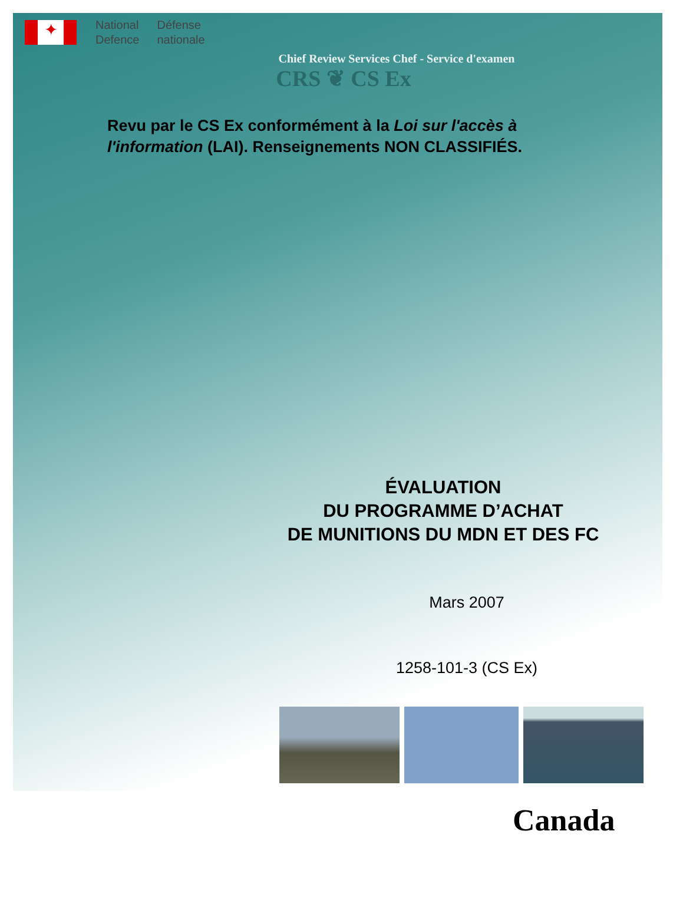✦
National
Defence
Défense
nationale
Chief Review Services Chef - Service d'examen
CRS ❦ CS Ex
Revu par le CS Ex conformément à la Loi sur l'accès à l'information (LAI). Renseignements NON CLASSIFIÉS.
ÉVALUATION
DU PROGRAMME D’ACHAT
DE MUNITIONS DU MDN ET DES FC
Mars 2007
1258-101-3 (CS Ex)
Canada